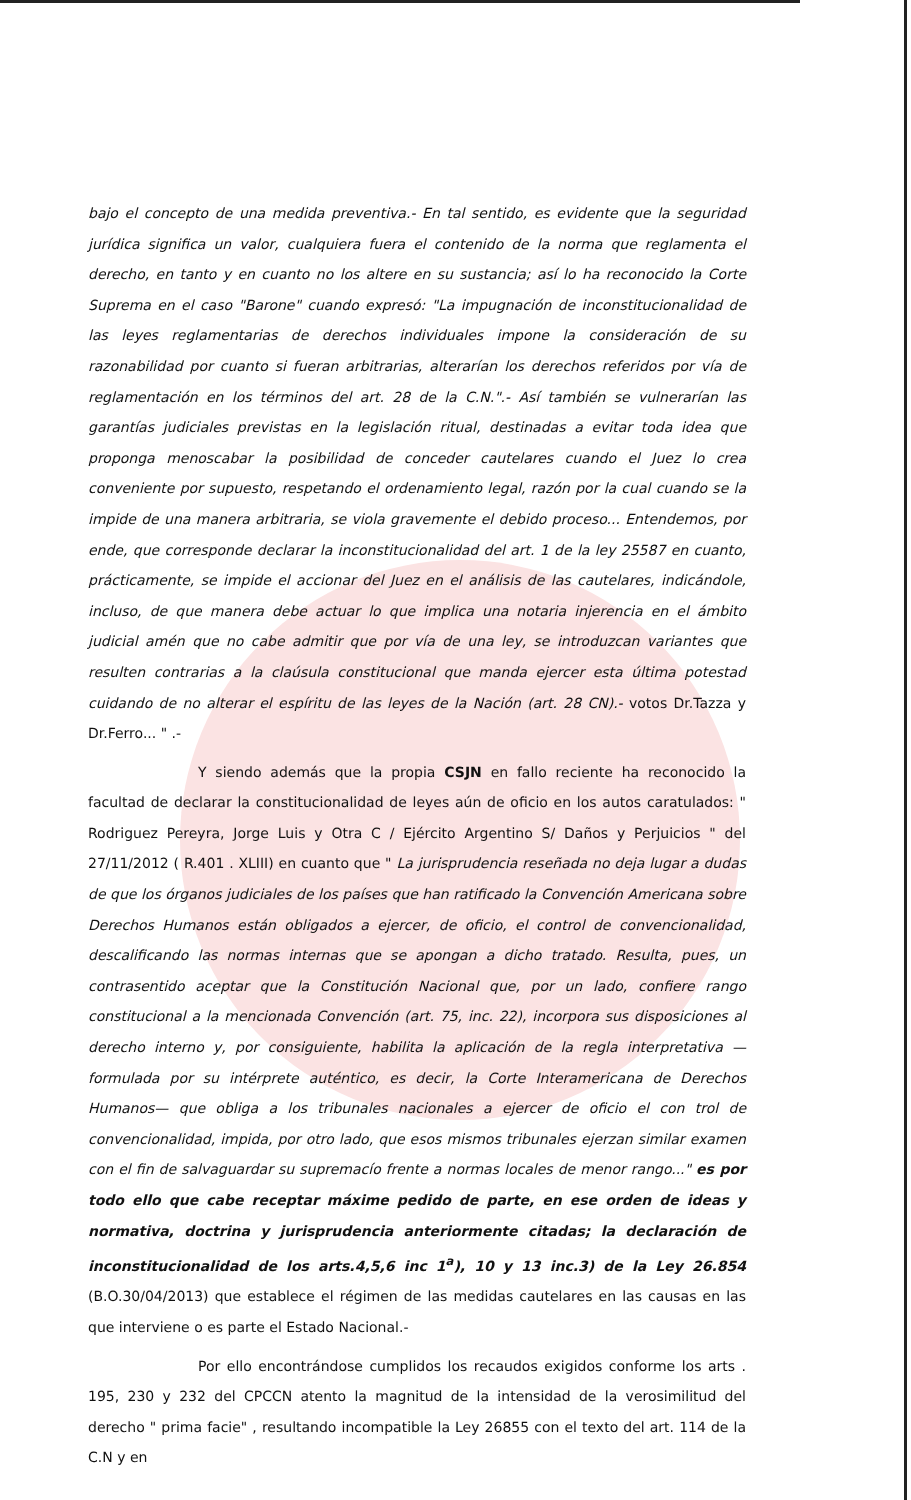bajo el concepto de una medida preventiva.- En tal sentido, es evidente que la seguridad jurídica significa un valor, cualquiera fuera el contenido de la norma que reglamenta el derecho, en tanto y en cuanto no los altere en su sustancia; así lo ha reconocido la Corte Suprema en el caso "Barone" cuando expresó: "La impugnación de inconstitucionalidad de las leyes reglamentarias de derechos individuales impone la consideración de su razonabilidad por cuanto si fueran arbitrarias, alterarían los derechos referidos por vía de reglamentación en los términos del art. 28 de la C.N.".- Así también se vulnerarían las garantías judiciales previstas en la legislación ritual, destinadas a evitar toda idea que proponga menoscabar la posibilidad de conceder cautelares cuando el Juez lo crea conveniente por supuesto, respetando el ordenamiento legal, razón por la cual cuando se la impide de una manera arbitraria, se viola gravemente el debido proceso... Entendemos, por ende, que corresponde declarar la inconstitucionalidad del art. 1 de la ley 25587 en cuanto, prácticamente, se impide el accionar del Juez en el análisis de las cautelares, indicándole, incluso, de que manera debe actuar lo que implica una notaria injerencia en el ámbito judicial amén que no cabe admitir que por vía de una ley, se introduzcan variantes que resulten contrarias a la claúsula constitucional que manda ejercer esta última potestad cuidando de no alterar el espíritu de las leyes de la Nación (art. 28 CN).- votos Dr.Tazza y Dr.Ferro... " .-
Y siendo además que la propia CSJN en fallo reciente ha reconocido la facultad de declarar la constitucionalidad de leyes aún de oficio en los autos caratulados: " Rodriguez Pereyra, Jorge Luis y Otra C / Ejército Argentino S/ Daños y Perjuicios " del 27/11/2012 ( R.401 . XLIII) en cuanto que " La jurisprudencia reseñada no deja lugar a dudas de que los órganos judiciales de los países que han ratificado la Convención Americana sobre Derechos Humanos están obligados a ejercer, de oficio, el control de convencionalidad, descalificando las normas internas que se apongan a dicho tratado. Resulta, pues, un contrasentido aceptar que la Constitución Nacional que, por un lado, confiere rango constitucional a la mencionada Convención (art. 75, inc. 22), incorpora sus disposiciones al derecho interno y, por consiguiente, habilita la aplicación de la regla interpretativa —formulada por su intérprete auténtico, es decir, la Corte Interamericana de Derechos Humanos— que obliga a los tribunales nacionales a ejercer de oficio el con trol de convencionalidad, impida, por otro lado, que esos mismos tribunales ejerzan similar examen con el fin de salvaguardar su supremacío frente a normas locales de menor rango..." es por todo ello que cabe receptar máxime pedido de parte, en ese orden de ideas y normativa, doctrina y jurisprudencia anteriormente citadas; la declaración de inconstitucionalidad de los arts.4,5,6 inc 1<sup>a</sup>), 10 y 13 inc.3) de la Ley 26.854 (B.O.30/04/2013) que establece el régimen de las medidas cautelares en las causas en las que interviene o es parte el Estado Nacional.-
Por ello encontrándose cumplidos los recaudos exigidos conforme los arts . 195, 230 y 232 del CPCCN atento la magnitud de la intensidad de la verosimilitud del derecho " prima facie" , resultando incompatible la Ley 26855 con el texto del art. 114 de la C.N y en